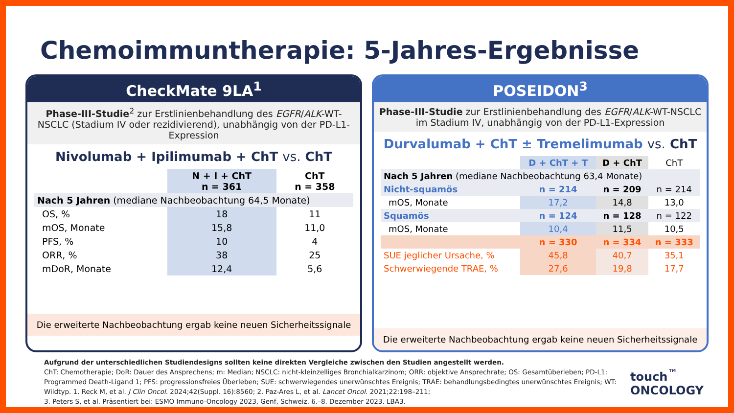Chemoimmuntherapie: 5-Jahres-Ergebnisse
CheckMate 9LA<sup>1</sup>
Phase-III-Studie<sup>2</sup> zur Erstlinienbehandlung des EGFR/ALK-WT-NSCLC (Stadium IV oder rezidivierend), unabhängig von der PD-L1-Expression
Nivolumab + Ipilimumab + ChT vs. ChT
| | N + I + ChT n = 361 | ChT n = 358 |
| --- | --- | --- |
| Nach 5 Jahren (mediane Nachbeobachtung 64,5 Monate) | | |
| OS, % | 18 | 11 |
| mOS, Monate | 15,8 | 11,0 |
| PFS, % | 10 | 4 |
| ORR, % | 38 | 25 |
| mDoR, Monate | 12,4 | 5,6 |
Die erweiterte Nachbeobachtung ergab keine neuen Sicherheitssignale
POSEIDON<sup>3</sup>
Phase-III-Studie zur Erstlinienbehandlung des EGFR/ALK-WT-NSCLC im Stadium IV, unabhängig von der PD-L1-Expression
Durvalumab + ChT ± Tremelimumab vs. ChT
| | D + ChT + T | D + ChT | ChT |
| --- | --- | --- | --- |
| Nach 5 Jahren (mediane Nachbeobachtung 63,4 Monate) | | | |
| Nicht-squamös | n = 214 | n = 209 | n = 214 |
| mOS, Monate | 17,2 | 14,8 | 13,0 |
| Squamös | n = 124 | n = 128 | n = 122 |
| mOS, Monate | 10,4 | 11,5 | 10,5 |
| | n = 330 | n = 334 | n = 333 |
| SUE jeglicher Ursache, % | 45,8 | 40,7 | 35,1 |
| Schwerwiegende TRAE, % | 27,6 | 19,8 | 17,7 |
Die erweiterte Nachbeobachtung ergab keine neuen Sicherheitssignale
Aufgrund der unterschiedlichen Studiendesigns sollten keine direkten Vergleiche zwischen den Studien angestellt werden.
ChT: Chemotherapie; DoR: Dauer des Ansprechens; m: Median; NSCLC: nicht-kleinzelliges Bronchialkarzinom; ORR: objektive Ansprechrate; OS: Gesamtüberleben; PD-L1: Programmed Death-Ligand 1; PFS: progressionsfreies Überleben; SUE: schwerwiegendes unerwünschtes Ereignis; TRAE: behandlungsbedingtes unerwünschtes Ereignis; WT: Wildtyp. 1. Reck M, et al. J Clin Oncol. 2024;42(Suppl. 16):8560; 2. Paz-Ares L, et al. Lancet Oncol. 2021;22:198–211;
3. Peters S, et al. Präsentiert bei: ESMO Immuno-Oncology 2023, Genf, Schweiz. 6.–8. Dezember 2023. LBA3.
touch<sup>™</sup>
ONCOLOGY